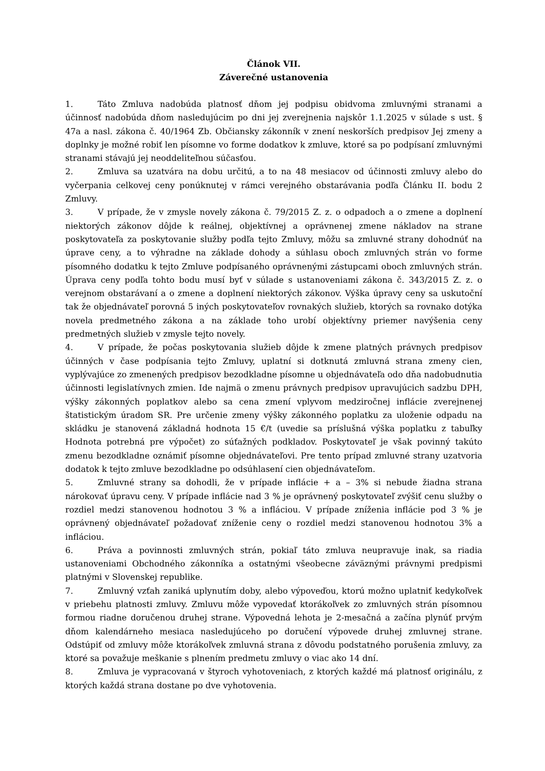Článok VII.
Záverečné ustanovenia
1. Táto Zmluva nadobúda platnosť dňom jej podpisu obidvoma zmluvnými stranami a účinnosť nadobúda dňom nasledujúcim po dni jej zverejnenia najskôr 1.1.2025 v súlade s ust. § 47a a nasl. zákona č. 40/1964 Zb. Občiansky zákonník v znení neskorších predpisov Jej zmeny a doplnky je možné robiť len písomne vo forme dodatkov k zmluve, ktoré sa po podpísaní zmluvnými stranami stávajú jej neoddeliteľnou súčasťou.
2. Zmluva sa uzatvára na dobu určitú, a to na 48 mesiacov od účinnosti zmluvy alebo do vyčerpania celkovej ceny ponúknutej v rámci verejného obstarávania podľa Článku II. bodu 2 Zmluvy.
3. V prípade, že v zmysle novely zákona č. 79/2015 Z. z. o odpadoch a o zmene a doplnení niektorých zákonov dôjde k reálnej, objektívnej a oprávnenej zmene nákladov na strane poskytovateľa za poskytovanie služby podľa tejto Zmluvy, môžu sa zmluvné strany dohodnúť na úprave ceny, a to výhradne na základe dohody a súhlasu oboch zmluvných strán vo forme písomného dodatku k tejto Zmluve podpísaného oprávnenými zástupcami oboch zmluvných strán. Úprava ceny podľa tohto bodu musí byť v súlade s ustanoveniami zákona č. 343/2015 Z. z. o verejnom obstarávaní a o zmene a doplnení niektorých zákonov. Výška úpravy ceny sa uskutoční tak že objednávateľ porovná 5 iných poskytovateľov rovnakých služieb, ktorých sa rovnako dotýka novela predmetného zákona a na základe toho urobí objektívny priemer navýšenia ceny predmetných služieb v zmysle tejto novely.
4. V prípade, že počas poskytovania služieb dôjde k zmene platných právnych predpisov účinných v čase podpísania tejto Zmluvy, uplatní si dotknutá zmluvná strana zmeny cien, vyplývajúce zo zmenených predpisov bezodkladne písomne u objednávateľa odo dňa nadobudnutia účinnosti legislatívnych zmien. Ide najmä o zmenu právnych predpisov upravujúcich sadzbu DPH, výšky zákonných poplatkov alebo sa cena zmení vplyvom medziročnej inflácie zverejnenej štatistickým úradom SR. Pre určenie zmeny výšky zákonného poplatku za uloženie odpadu na skládku je stanovená základná hodnota 15 €/t (uvedie sa príslušná výška poplatku z tabuľky Hodnota potrebná pre výpočet) zo súťažných podkladov. Poskytovateľ je však povinný takúto zmenu bezodkladne oznámiť písomne objednávateľovi. Pre tento prípad zmluvné strany uzatvoria dodatok k tejto zmluve bezodkladne po odsúhlasení cien objednávateľom.
5. Zmluvné strany sa dohodli, že v prípade inflácie + a – 3% si nebude žiadna strana nárokovať úpravu ceny. V prípade inflácie nad 3 % je oprávnený poskytovateľ zvýšiť cenu služby o rozdiel medzi stanovenou hodnotou 3 % a infláciou. V prípade zníženia inflácie pod 3 % je oprávnený objednávateľ požadovať zníženie ceny o rozdiel medzi stanovenou hodnotou 3% a infláciou.
6. Práva a povinnosti zmluvných strán, pokiaľ táto zmluva neupravuje inak, sa riadia ustanoveniami Obchodného zákonníka a ostatnými všeobecne záväznými právnymi predpismi platnými v Slovenskej republike.
7. Zmluvný vzťah zaniká uplynutím doby, alebo výpoveďou, ktorú možno uplatniť kedykoľvek v priebehu platnosti zmluvy. Zmluvu môže vypovedať ktorákoľvek zo zmluvných strán písomnou formou riadne doručenou druhej strane. Výpovedná lehota je 2-mesačná a začína plynúť prvým dňom kalendárneho mesiaca nasledujúceho po doručení výpovede druhej zmluvnej strane. Odstúpiť od zmluvy môže ktorákoľvek zmluvná strana z dôvodu podstatného porušenia zmluvy, za ktoré sa považuje meškanie s plnením predmetu zmluvy o viac ako 14 dní.
8. Zmluva je vypracovaná v štyroch vyhotoveniach, z ktorých každé má platnosť originálu, z ktorých každá strana dostane po dve vyhotovenia.